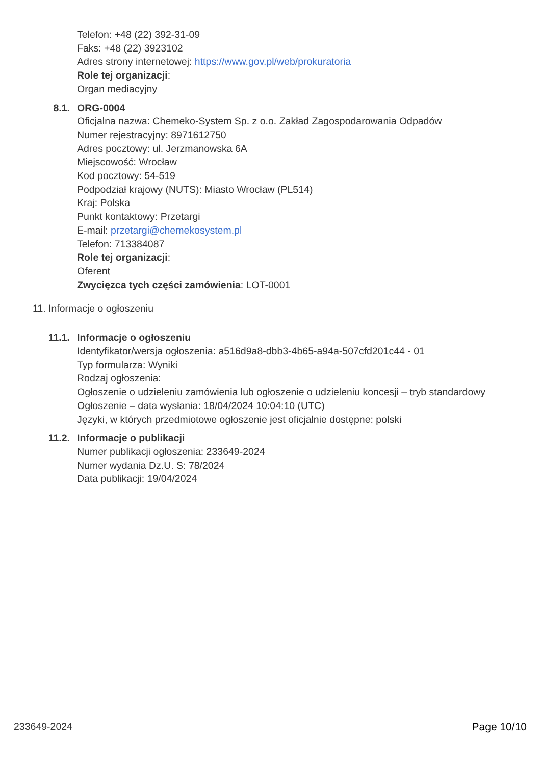Telefon: +48 (22) 392-31-09
Faks: +48 (22) 3923102
Adres strony internetowej: https://www.gov.pl/web/prokuratoria
Role tej organizacji:
Organ mediacyjny
8.1. ORG-0004
Oficjalna nazwa: Chemeko-System Sp. z o.o. Zakład Zagospodarowania Odpadów
Numer rejestracyjny: 8971612750
Adres pocztowy: ul. Jerzmanowska 6A
Miejscowość: Wrocław
Kod pocztowy: 54-519
Podpodział krajowy (NUTS): Miasto Wrocław (PL514)
Kraj: Polska
Punkt kontaktowy: Przetargi
E-mail: przetargi@chemekosystem.pl
Telefon: 713384087
Role tej organizacji:
Oferent
Zwycięzca tych części zamówienia: LOT-0001
11. Informacje o ogłoszeniu
11.1. Informacje o ogłoszeniu
Identyfikator/wersja ogłoszenia: a516d9a8-dbb3-4b65-a94a-507cfd201c44 - 01
Typ formularza: Wyniki
Rodzaj ogłoszenia:
Ogłoszenie o udzieleniu zamówienia lub ogłoszenie o udzieleniu koncesji – tryb standardowy
Ogłoszenie – data wysłania: 18/04/2024 10:04:10 (UTC)
Języki, w których przedmiotowe ogłoszenie jest oficjalnie dostępne: polski
11.2. Informacje o publikacji
Numer publikacji ogłoszenia: 233649-2024
Numer wydania Dz.U. S: 78/2024
Data publikacji: 19/04/2024
233649-2024 Page 10/10